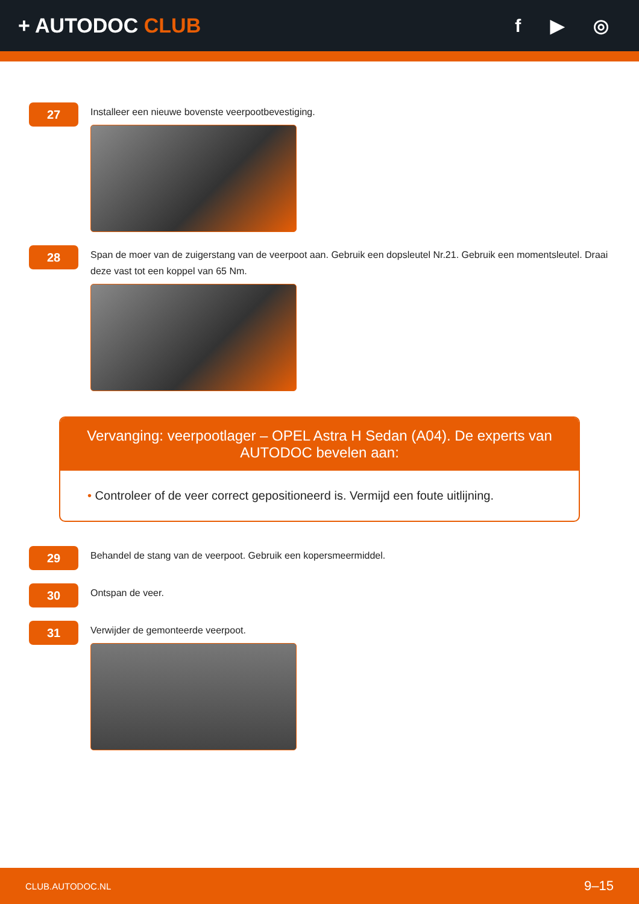+ AUTODOC CLUB f ▶ ◎
27
Installeer een nieuwe bovenste veerpootbevestiging.
28
Span de moer van de zuigerstang van de veerpoot aan. Gebruik een dopsleutel Nr.21. Gebruik een momentsleutel. Draai deze vast tot een koppel van 65 Nm.
Vervanging: veerpootlager – OPEL Astra H Sedan (A04). De experts van AUTODOC bevelen aan:
• Controleer of de veer correct gepositioneerd is. Vermijd een foute uitlijning.
29
Behandel de stang van de veerpoot. Gebruik een kopersmeermiddel.
30
Ontspan de veer.
31
Verwijder de gemonteerde veerpoot.
CLUB.AUTODOC.NL 9–15